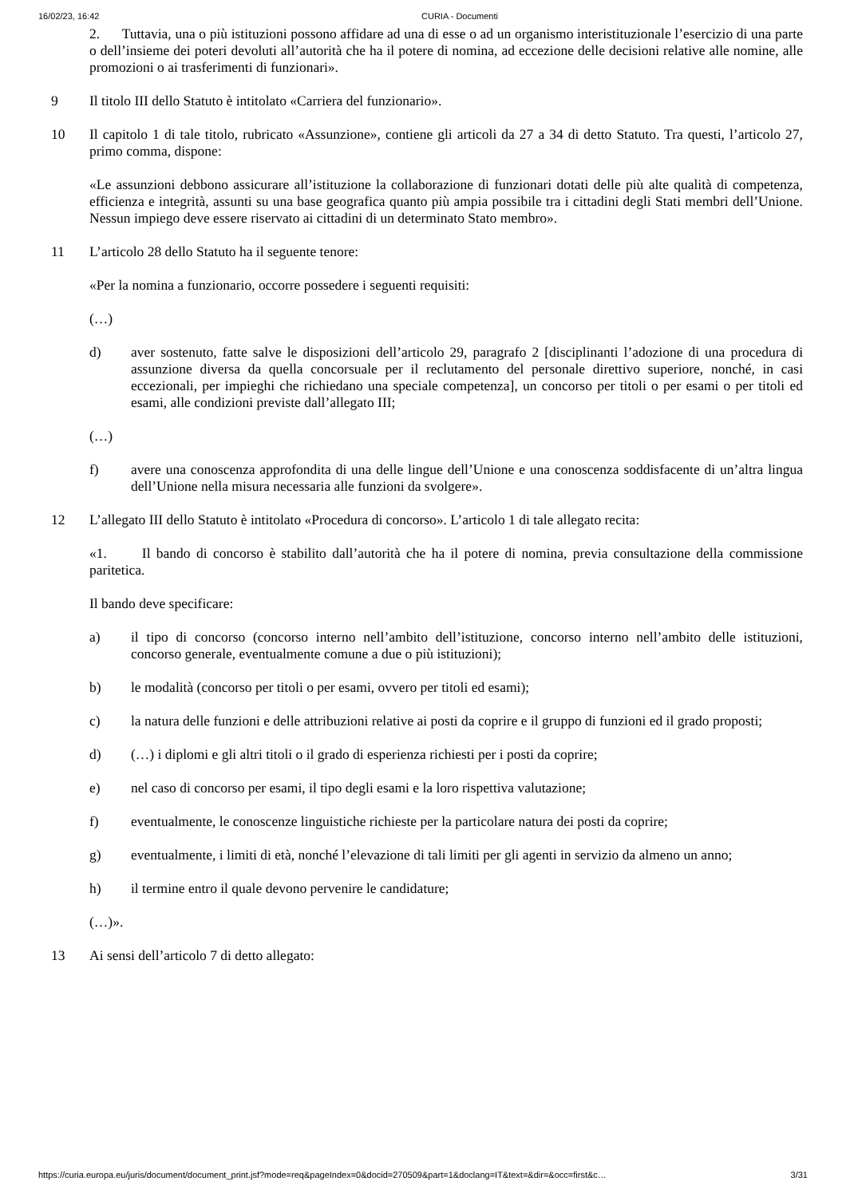16/02/23, 16:42 CURIA - Documenti
2. Tuttavia, una o più istituzioni possono affidare ad una di esse o ad un organismo interistituzionale l’esercizio di una parte o dell’insieme dei poteri devoluti all’autorità che ha il potere di nomina, ad eccezione delle decisioni relative alle nomine, alle promozioni o ai trasferimenti di funzionari».
9
Il titolo III dello Statuto è intitolato «Carriera del funzionario».
10
Il capitolo 1 di tale titolo, rubricato «Assunzione», contiene gli articoli da 27 a 34 di detto Statuto. Tra questi, l’articolo 27, primo comma, dispone:
«Le assunzioni debbono assicurare all’istituzione la collaborazione di funzionari dotati delle più alte qualità di competenza, efficienza e integrità, assunti su una base geografica quanto più ampia possibile tra i cittadini degli Stati membri dell’Unione. Nessun impiego deve essere riservato ai cittadini di un determinato Stato membro».
11
L’articolo 28 dello Statuto ha il seguente tenore:
«Per la nomina a funzionario, occorre possedere i seguenti requisiti:
(…)
d) aver sostenuto, fatte salve le disposizioni dell’articolo 29, paragrafo 2 [disciplinanti l’adozione di una procedura di assunzione diversa da quella concorsuale per il reclutamento del personale direttivo superiore, nonché, in casi eccezionali, per impieghi che richiedano una speciale competenza], un concorso per titoli o per esami o per titoli ed esami, alle condizioni previste dall’allegato III;
(…)
f) avere una conoscenza approfondita di una delle lingue dell’Unione e una conoscenza soddisfacente di un’altra lingua dell’Unione nella misura necessaria alle funzioni da svolgere».
12
L’allegato III dello Statuto è intitolato «Procedura di concorso». L’articolo 1 di tale allegato recita:
«1. Il bando di concorso è stabilito dall’autorità che ha il potere di nomina, previa consultazione della commissione paritetica.
Il bando deve specificare:
a) il tipo di concorso (concorso interno nell’ambito dell’istituzione, concorso interno nell’ambito delle istituzioni, concorso generale, eventualmente comune a due o più istituzioni);
b) le modalità (concorso per titoli o per esami, ovvero per titoli ed esami);
c) la natura delle funzioni e delle attribuzioni relative ai posti da coprire e il gruppo di funzioni ed il grado proposti;
d) (…) i diplomi e gli altri titoli o il grado di esperienza richiesti per i posti da coprire;
e) nel caso di concorso per esami, il tipo degli esami e la loro rispettiva valutazione;
f) eventualmente, le conoscenze linguistiche richieste per la particolare natura dei posti da coprire;
g) eventualmente, i limiti di età, nonché l’elevazione di tali limiti per gli agenti in servizio da almeno un anno;
h) il termine entro il quale devono pervenire le candidature;
(…)».
13
Ai sensi dell’articolo 7 di detto allegato:
https://curia.europa.eu/juris/document/document_print.jsf?mode=req&pageIndex=0&docid=270509&part=1&doclang=IT&text=&dir=&occ=first&c… 3/31